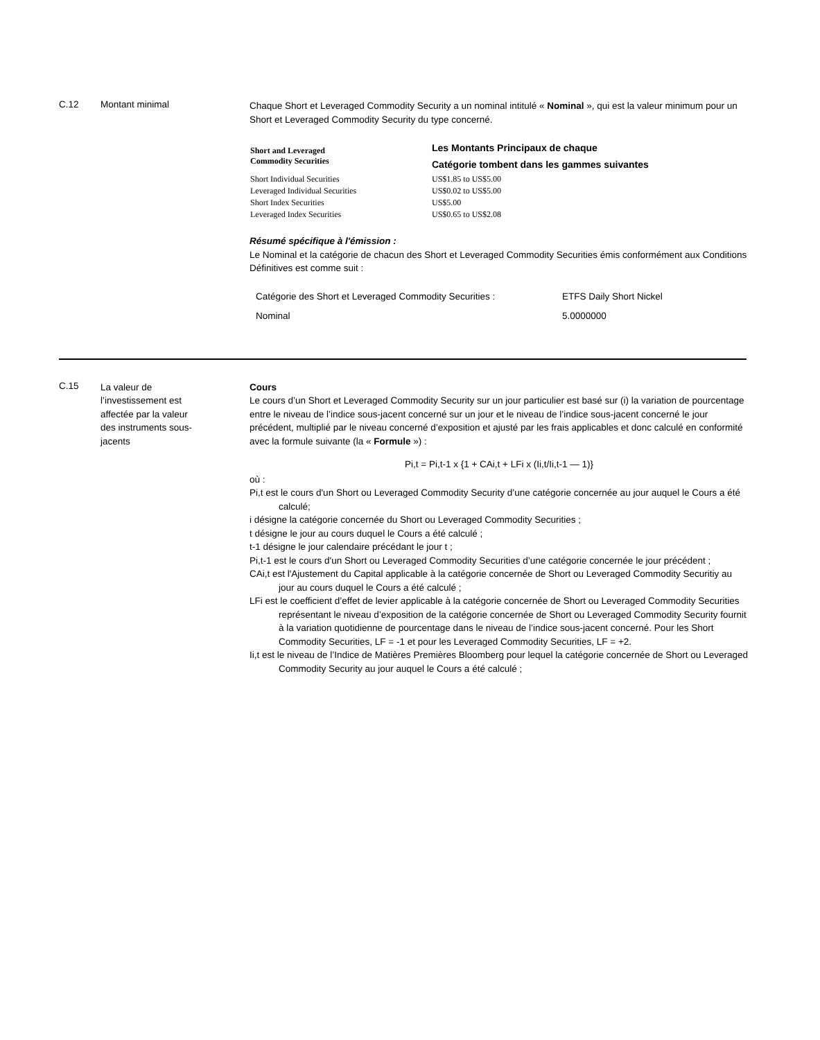C.12 Montant minimal
Chaque Short et Leveraged Commodity Security a un nominal intitulé « Nominal », qui est la valeur minimum pour un Short et Leveraged Commodity Security du type concerné.
| Short and Leveraged Commodity Securities | Les Montants Principaux de chaque Catégorie tombent dans les gammes suivantes |
| --- | --- |
| Short Individual Securities | US$1.85 to US$5.00 |
| Leveraged Individual Securities | US$0.02 to US$5.00 |
| Short Index Securities | US$5.00 |
| Leveraged Index Securities | US$0.65 to US$2.08 |
Résumé spécifique à l'émission :
Le Nominal et la catégorie de chacun des Short et Leveraged Commodity Securities émis conformément aux Conditions Définitives est comme suit :
| Catégorie des Short et Leveraged Commodity Securities : | ETFS Daily Short Nickel |
| Nominal | 5.0000000 |
C.15
La valeur de l’investissement est affectée par la valeur des instruments sous-jacents
Cours
Le cours d’un Short et Leveraged Commodity Security sur un jour particulier est basé sur (i) la variation de pourcentage entre le niveau de l’indice sous-jacent concerné sur un jour et le niveau de l’indice sous-jacent concerné le jour précédent, multiplié par le niveau concerné d’exposition et ajusté par les frais applicables et donc calculé en conformité avec la formule suivante (la « Formule ») :
Pi,t = Pi,t-1 x {1 + CAi,t + LFi x (Ii,t/Ii,t-1 — 1)}
où :
Pi,t est le cours d'un Short ou Leveraged Commodity Security d’une catégorie concernée au jour auquel le Cours a été calculé;
i désigne la catégorie concernée du Short ou Leveraged Commodity Securities ;
t désigne le jour au cours duquel le Cours a été calculé ;
t-1 désigne le jour calendaire précédant le jour t ;
Pi,t-1 est le cours d'un Short ou Leveraged Commodity Securities d’une catégorie concernée le jour précédent ;
CAi,t est l'Ajustement du Capital applicable à la catégorie concernée de Short ou Leveraged Commodity Securitiy au jour au cours duquel le Cours a été calculé ;
LFi est le coefficient d’effet de levier applicable à la catégorie concernée de Short ou Leveraged Commodity Securities représentant le niveau d’exposition de la catégorie concernée de Short ou Leveraged Commodity Security fournit à la variation quotidienne de pourcentage dans le niveau de l’indice sous-jacent concerné. Pour les Short Commodity Securities, LF = -1 et pour les Leveraged Commodity Securities, LF = +2.
Ii,t est le niveau de l’Indice de Matières Premières Bloomberg pour lequel la catégorie concernée de Short ou Leveraged Commodity Security au jour auquel le Cours a été calculé ;